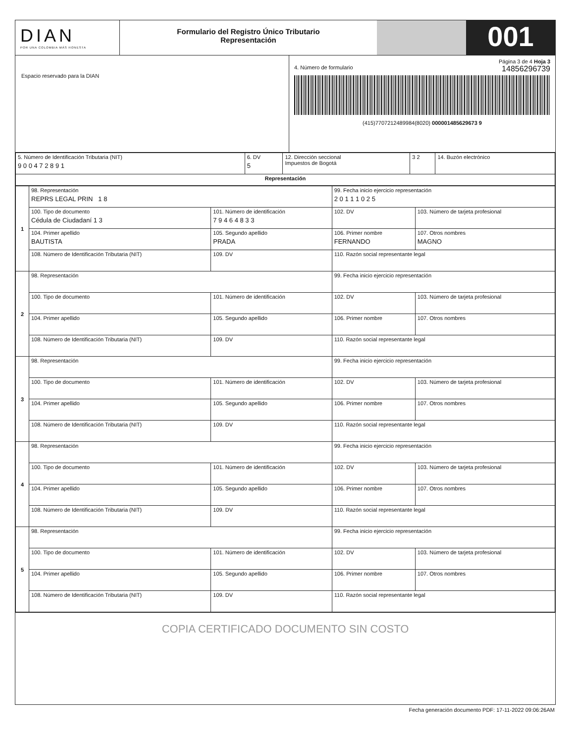DIAN
POR UNA COLOMBIA MÁS HONESTA
Formulario del Registro Único Tributario
Representación
001
Espacio reservado para la DIAN
Página 3 de 4 Hoja 3
4. Número de formulario 14856296739
(415)7707212489984(8020) 000001485629673 9
| 5. Número de Identificación Tributaria (NIT) 9 0 0 4 7 2 8 9 1 | 6. DV 5 | 12. Dirección seccional Impuestos de Bogotá | 3 2 | 14. Buzón electrónico |
| Representación | | | | |
| 1 | 98. Representación REPRS LEGAL PRIN 1 8 | | 99. Fecha inicio ejercicio representación 2 0 1 1 1 0 2 5 | | |
| | 100. Tipo de documento Cédula de Ciudadaní 1 3 | 101. Número de identificación 7 9 4 6 4 8 3 3 | | 102. DV | 103. Número de tarjeta profesional |
| | 104. Primer apellido BAUTISTA | 105. Segundo apellido PRADA | 106. Primer nombre FERNANDO | | 107. Otros nombres MAGNO |
| | 108. Número de Identificación Tributaria (NIT) | 109. DV | 110. Razón social representante legal | | |
| 2 | 98. Representación | | 99. Fecha inicio ejercicio representación | | |
| | 100. Tipo de documento | 101. Número de identificación | | 102. DV | 103. Número de tarjeta profesional |
| | 104. Primer apellido | 105. Segundo apellido | 106. Primer nombre | | 107. Otros nombres |
| | 108. Número de Identificación Tributaria (NIT) | 109. DV | 110. Razón social representante legal | | |
| 3 | 98. Representación | | 99. Fecha inicio ejercicio representación | | |
| | 100. Tipo de documento | 101. Número de identificación | | 102. DV | 103. Número de tarjeta profesional |
| | 104. Primer apellido | 105. Segundo apellido | 106. Primer nombre | | 107. Otros nombres |
| | 108. Número de Identificación Tributaria (NIT) | 109. DV | 110. Razón social representante legal | | |
| 4 | 98. Representación | | 99. Fecha inicio ejercicio representación | | |
| | 100. Tipo de documento | 101. Número de identificación | | 102. DV | 103. Número de tarjeta profesional |
| | 104. Primer apellido | 105. Segundo apellido | 106. Primer nombre | | 107. Otros nombres |
| | 108. Número de Identificación Tributaria (NIT) | 109. DV | 110. Razón social representante legal | | |
| 5 | 98. Representación | | 99. Fecha inicio ejercicio representación | | |
| | 100. Tipo de documento | 101. Número de identificación | | 102. DV | 103. Número de tarjeta profesional |
| | 104. Primer apellido | 105. Segundo apellido | 106. Primer nombre | | 107. Otros nombres |
| | 108. Número de Identificación Tributaria (NIT) | 109. DV | 110. Razón social representante legal | | |
COPIA CERTIFICADO DOCUMENTO SIN COSTO
Fecha generación documento PDF: 17-11-2022 09:06:26AM